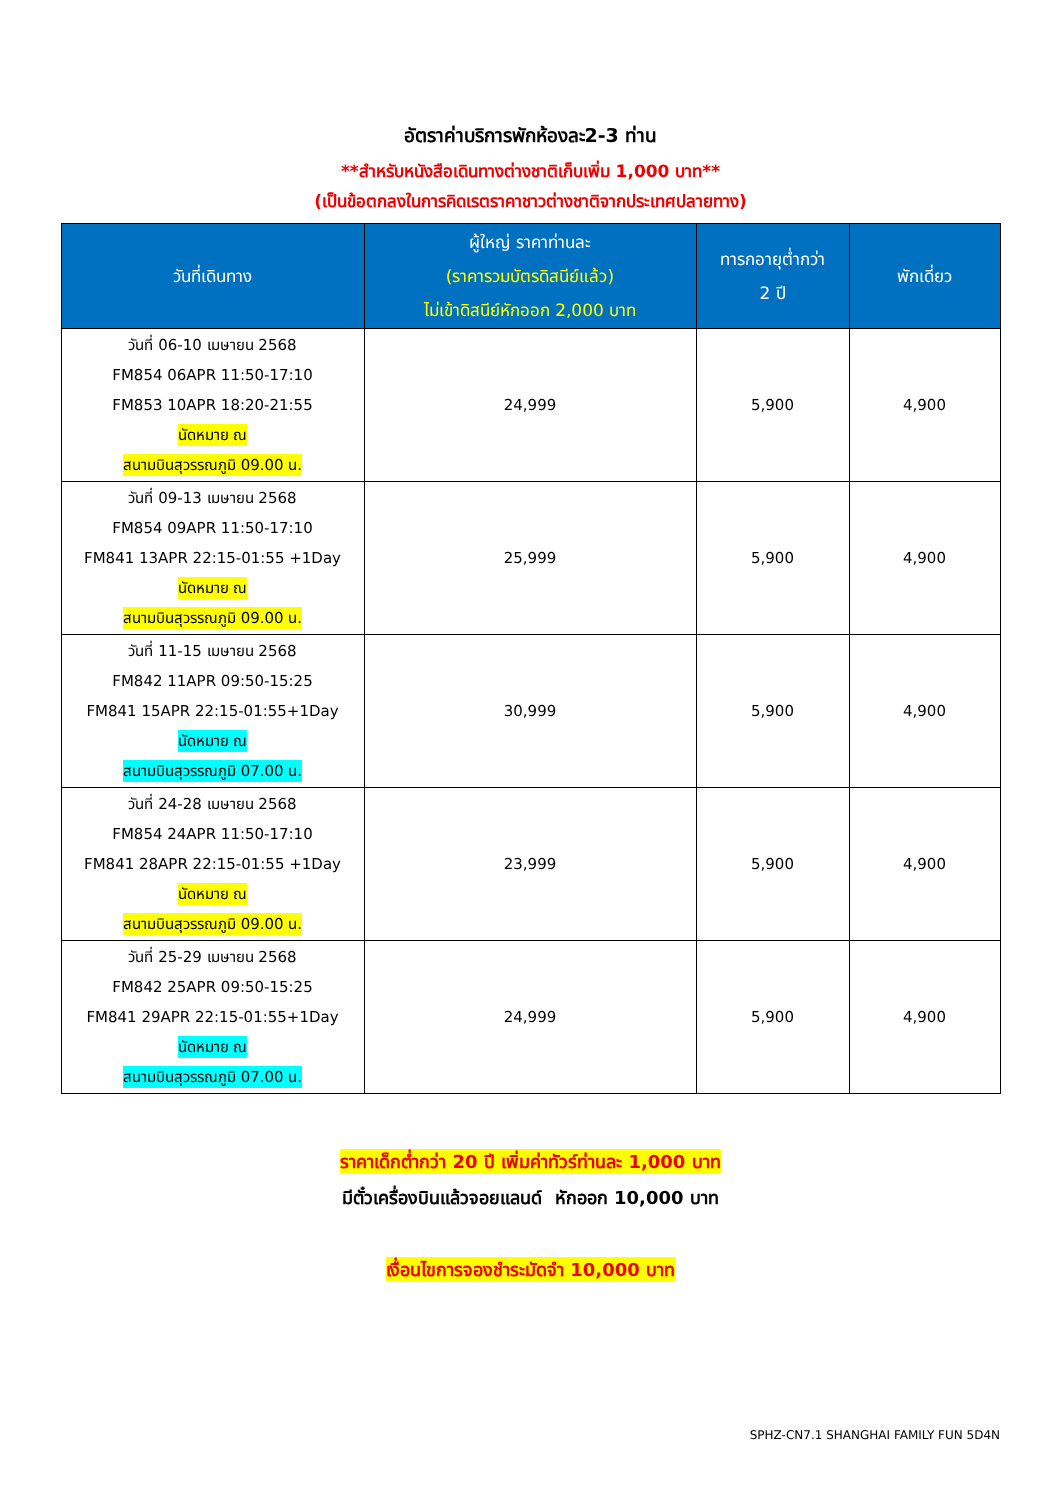อัตราค่าบริการพักห้องละ2-3 ท่าน
**สำหรับหนังสือเดินทางต่างชาติเก็บเพิ่ม 1,000 บาท**
(เป็นข้อตกลงในการคิดเรตราคาชาวต่างชาติจากประเทศปลายทาง)
| วันที่เดินทาง | ผู้ใหญ่ ราคาท่านละ (ราคารวมบัตรดิสนีย์แล้ว) ไม่เข้าดิสนีย์หักออก 2,000 บาท | ทารกอายุต่ำกว่า 2 ปี | พักเดี่ยว |
| --- | --- | --- | --- |
| วันที่ 06-10 เมษายน 2568 FM854 06APR 11:50-17:10 FM853 10APR 18:20-21:55 นัดหมาย ณ สนามบินสุวรรณภูมิ 09.00 น. | 24,999 | 5,900 | 4,900 |
| วันที่ 09-13 เมษายน 2568 FM854 09APR 11:50-17:10 FM841 13APR 22:15-01:55 +1Day นัดหมาย ณ สนามบินสุวรรณภูมิ 09.00 น. | 25,999 | 5,900 | 4,900 |
| วันที่ 11-15 เมษายน 2568 FM842 11APR 09:50-15:25 FM841 15APR 22:15-01:55+1Day นัดหมาย ณ สนามบินสุวรรณภูมิ 07.00 น. | 30,999 | 5,900 | 4,900 |
| วันที่ 24-28 เมษายน 2568 FM854 24APR 11:50-17:10 FM841 28APR 22:15-01:55 +1Day นัดหมาย ณ สนามบินสุวรรณภูมิ 09.00 น. | 23,999 | 5,900 | 4,900 |
| วันที่ 25-29 เมษายน 2568 FM842 25APR 09:50-15:25 FM841 29APR 22:15-01:55+1Day นัดหมาย ณ สนามบินสุวรรณภูมิ 07.00 น. | 24,999 | 5,900 | 4,900 |
ราคาเด็กต่ำกว่า 20 ปี เพิ่มค่าทัวร์ท่านละ 1,000 บาท
มีตั๋วเครื่องบินแล้วจอยแลนด์ หักออก 10,000 บาท
เงื่อนไขการจองชำระมัดจำ 10,000 บาท
SPHZ-CN7.1 SHANGHAI FAMILY FUN 5D4N